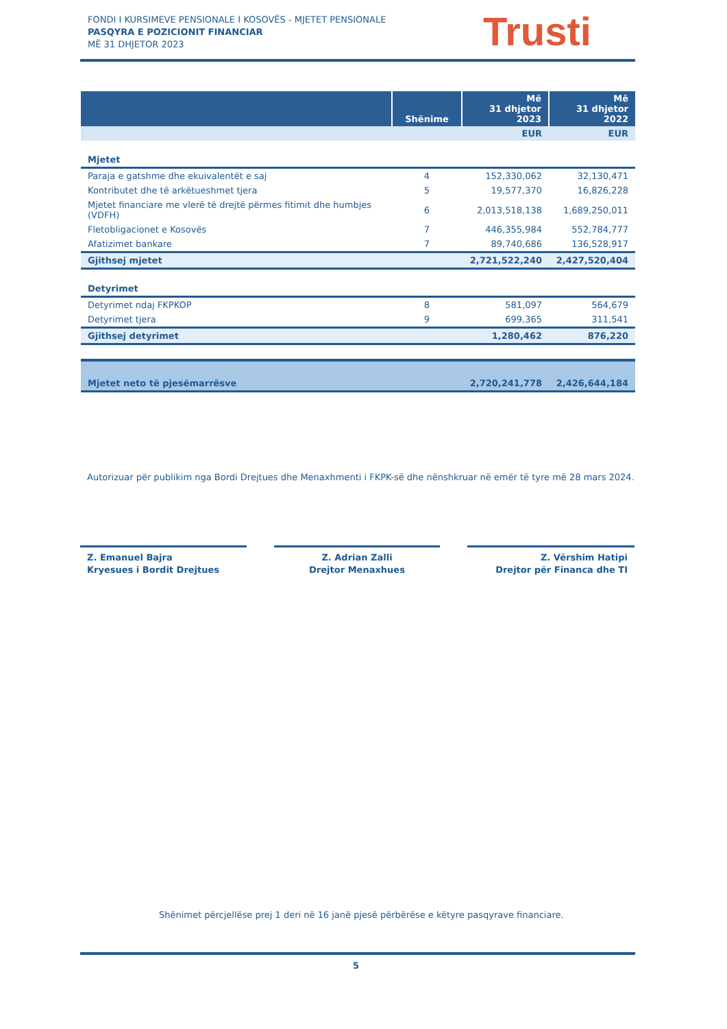FONDI I KURSIMEVE PENSIONALE I KOSOVËS - MJETET PENSIONALE
PASQYRA E POZICIONIT FINANCIAR
MË 31 DHJETOR 2023
Trusti
| | Shënime | Më 31 dhjetor 2023 | Më 31 dhjetor 2022 |
| --- | --- | --- | --- |
| | | EUR | EUR |
| Mjetet | | | |
| Paraja e gatshme dhe ekuivalentët e saj | 4 | 152,330,062 | 32,130,471 |
| Kontributet dhe të arkëtueshmet tjera | 5 | 19,577,370 | 16,826,228 |
| Mjetet financiare me vlerë të drejtë përmes fitimit dhe humbjes (VDFH) | 6 | 2,013,518,138 | 1,689,250,011 |
| Fletobligacionet e Kosovës | 7 | 446,355,984 | 552,784,777 |
| Afatizimet bankare | 7 | 89,740,686 | 136,528,917 |
| Gjithsej mjetet | | 2,721,522,240 | 2,427,520,404 |
| Detyrimet | | | |
| Detyrimet ndaj FKPKOP | 8 | 581,097 | 564,679 |
| Detyrimet tjera | 9 | 699,365 | 311,541 |
| Gjithsej detyrimet | | 1,280,462 | 876,220 |
| Mjetet neto të pjesëmarrësve | | 2,720,241,778 | 2,426,644,184 |
Autorizuar për publikim nga Bordi Drejtues dhe Menaxhmenti i FKPK-së dhe nënshkruar në emër të tyre më 28 mars 2024.
Z. Emanuel Bajra
Kryesues i Bordit Drejtues
Z. Adrian Zalli
Drejtor Menaxhues
Z. Vërshim Hatipi
Drejtor për Financa dhe TI
Shënimet përcjellëse prej 1 deri në 16 janë pjesë përbërëse e këtyre pasqyrave financiare.
5